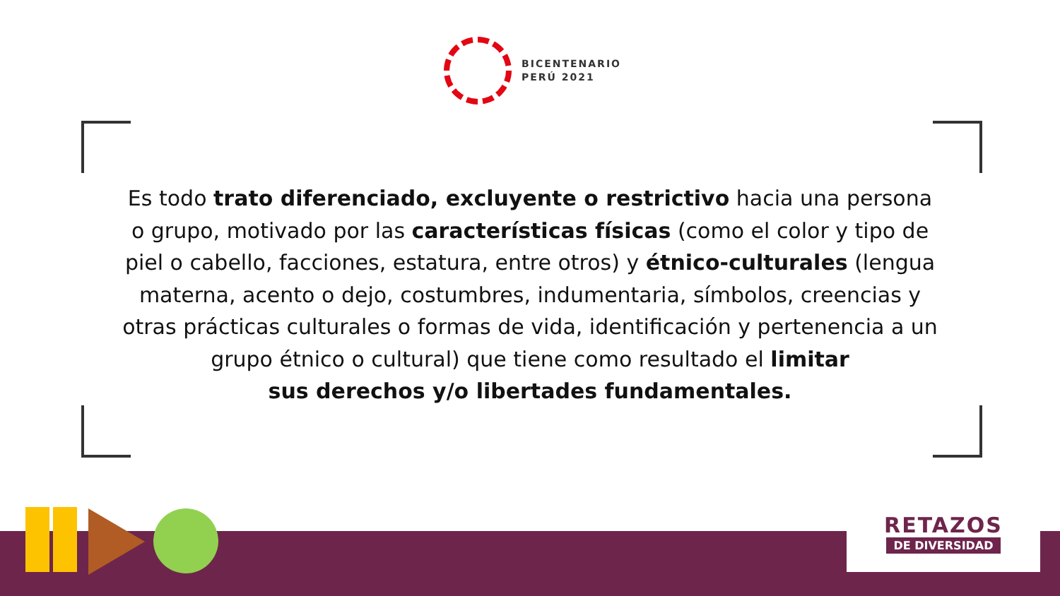BICENTENARIO
PERÚ 2021
Es todo trato diferenciado, excluyente o restrictivo hacia una persona o grupo, motivado por las características físicas (como el color y tipo de piel o cabello, facciones, estatura, entre otros) y étnico-culturales (lengua materna, acento o dejo, costumbres, indumentaria, símbolos, creencias y otras prácticas culturales o formas de vida, identificación y pertenencia a un grupo étnico o cultural) que tiene como resultado el limitar
sus derechos y/o libertades fundamentales.
RETAZOS
DE DIVERSIDAD